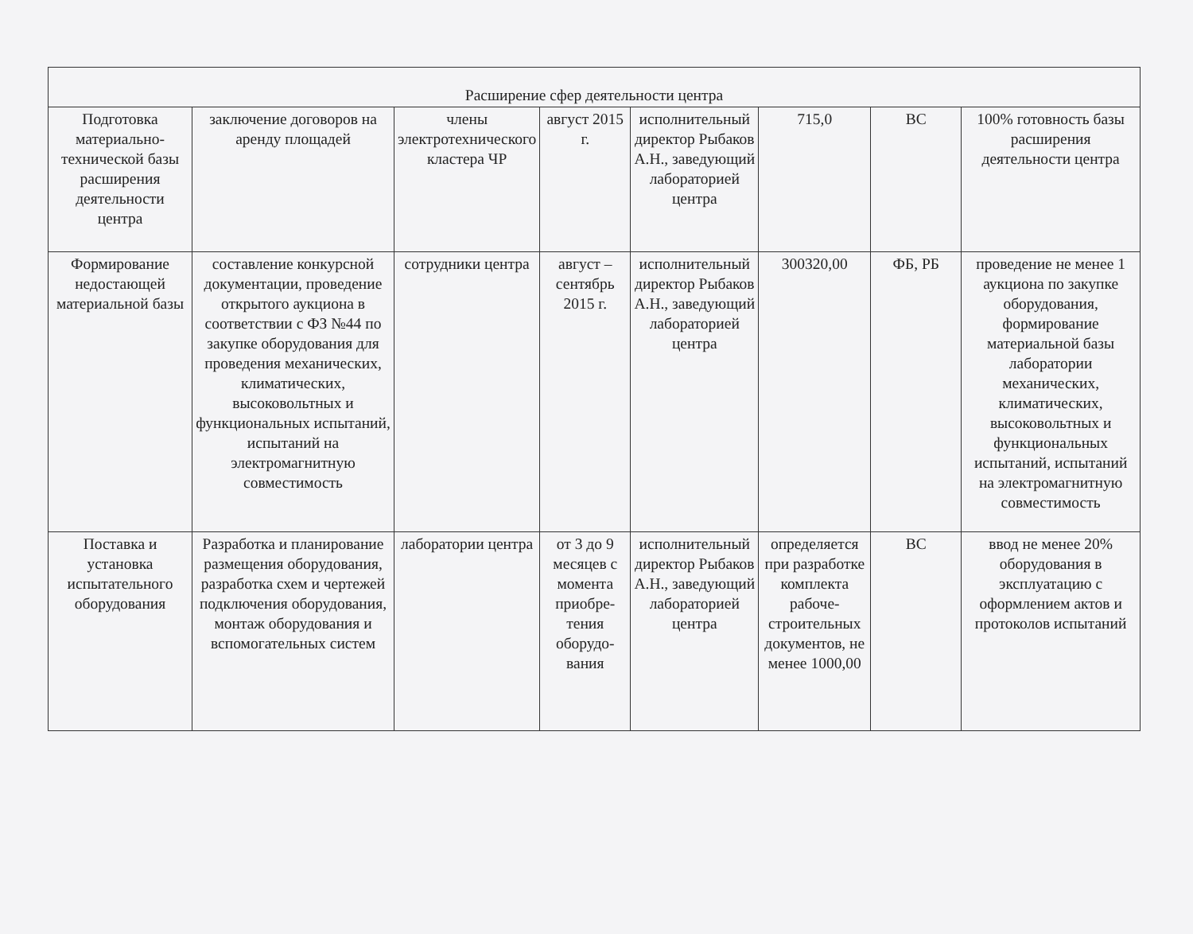| Расширение сфер деятельности центра | | | | | | | |
| Подготовка материально-технической базы расширения деятельности центра | заключение договоров на аренду площадей | члены электротехнического кластера ЧР | август 2015 г. | исполнительный директор Рыбаков А.Н., заведующий лабораторией центра | 715,0 | ВС | 100% готовность базы расширения деятельности центра |
| Формирование недостающей материальной базы | составление конкурсной документации, проведение открытого аукциона в соответствии с ФЗ №44 по закупке оборудования для проведения механических, климатических, высоковольтных и функциональных испытаний, испытаний на электромагнитную совместимость | сотрудники центра | август – сентябрь 2015 г. | исполнительный директор Рыбаков А.Н., заведующий лабораторией центра | 300320,00 | ФБ, РБ | проведение не менее 1 аукциона по закупке оборудования, формирование материальной базы лаборатории механических, климатических, высоковольтных и функциональных испытаний, испытаний на электромагнитную совместимость |
| Поставка и установка испытательного оборудования | Разработка и планирование размещения оборудования, разработка схем и чертежей подключения оборудования, монтаж оборудования и вспомогательных систем | лаборатории центра | от 3 до 9 месяцев с момента приобре-тения оборудо-вания | исполнительный директор Рыбаков А.Н., заведующий лабораторией центра | определяется при разработке комплекта рабоче-строительных документов, не менее 1000,00 | ВС | ввод не менее 20% оборудования в эксплуатацию с оформлением актов и протоколов испытаний |